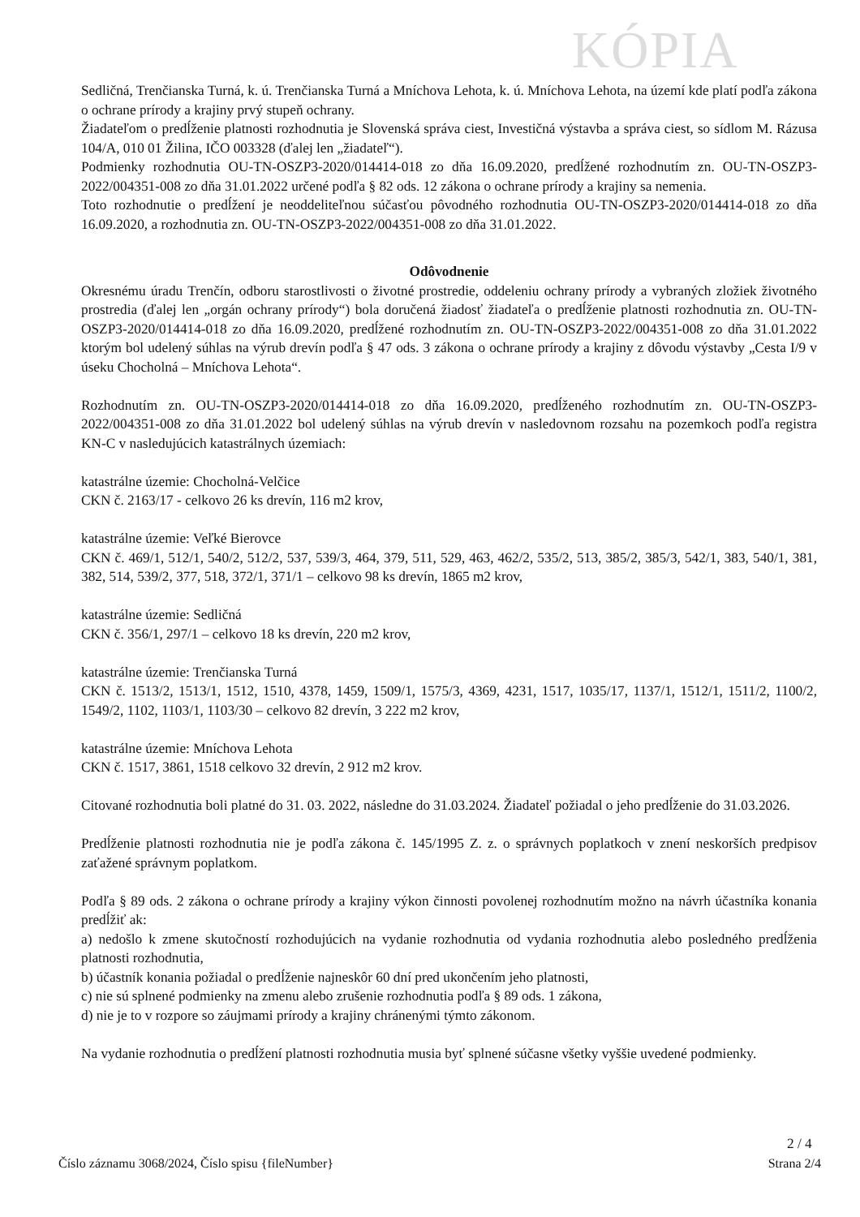KÓPIA
Sedličná, Trenčianska Turná, k. ú. Trenčianska Turná a Mníchova Lehota, k. ú. Mníchova Lehota, na území kde platí podľa zákona o ochrane prírody a krajiny prvý stupeň ochrany.
Žiadateľom o predĺženie platnosti rozhodnutia je Slovenská správa ciest, Investičná výstavba a správa ciest, so sídlom M. Rázusa 104/A, 010 01 Žilina, IČO 003328 (ďalej len „žiadateľ“).
Podmienky rozhodnutia OU-TN-OSZP3-2020/014414-018 zo dňa 16.09.2020, predĺžené rozhodnutím zn. OU-TN-OSZP3-2022/004351-008 zo dňa 31.01.2022 určené podľa § 82 ods. 12 zákona o ochrane prírody a krajiny sa nemenia.
Toto rozhodnutie o predĺžení je neoddeliteľnou súčasťou pôvodného rozhodnutia OU-TN-OSZP3-2020/014414-018 zo dňa 16.09.2020, a rozhodnutia zn. OU-TN-OSZP3-2022/004351-008 zo dňa 31.01.2022.
Odôvodnenie
Okresnému úradu Trenčín, odboru starostlivosti o životné prostredie, oddeleniu ochrany prírody a vybraných zložiek životného prostredia (ďalej len „orgán ochrany prírody“) bola doručená žiadosť žiadateľa o predĺženie platnosti rozhodnutia zn. OU-TN-OSZP3-2020/014414-018 zo dňa 16.09.2020, predĺžené rozhodnutím zn. OU-TN-OSZP3-2022/004351-008 zo dňa 31.01.2022 ktorým bol udelený súhlas na výrub drevín podľa § 47 ods. 3 zákona o ochrane prírody a krajiny z dôvodu výstavby „Cesta I/9 v úseku Chocholná – Mníchova Lehota“.
Rozhodnutím zn. OU-TN-OSZP3-2020/014414-018 zo dňa 16.09.2020, predĺženého rozhodnutím zn. OU-TN-OSZP3-2022/004351-008 zo dňa 31.01.2022 bol udelený súhlas na výrub drevín v nasledovnom rozsahu na pozemkoch podľa registra KN-C v nasledujúcich katastrálnych územiach:
katastrálne územie: Chocholná-Velčice
CKN č. 2163/17 - celkovo 26 ks drevín, 116 m2 krov,
katastrálne územie: Veľké Bierovce
CKN č. 469/1, 512/1, 540/2, 512/2, 537, 539/3, 464, 379, 511, 529, 463, 462/2, 535/2, 513, 385/2, 385/3, 542/1, 383, 540/1, 381, 382, 514, 539/2, 377, 518, 372/1, 371/1 – celkovo 98 ks drevín, 1865 m2 krov,
katastrálne územie: Sedličná
CKN č. 356/1, 297/1 – celkovo 18 ks drevín, 220 m2 krov,
katastrálne územie: Trenčianska Turná
CKN č. 1513/2, 1513/1, 1512, 1510, 4378, 1459, 1509/1, 1575/3, 4369, 4231, 1517, 1035/17, 1137/1, 1512/1, 1511/2, 1100/2, 1549/2, 1102, 1103/1, 1103/30 – celkovo 82 drevín, 3 222 m2 krov,
katastrálne územie: Mníchova Lehota
CKN č. 1517, 3861, 1518 celkovo 32 drevín, 2 912 m2 krov.
Citované rozhodnutia boli platné do 31. 03. 2022, následne do 31.03.2024. Žiadateľ požiadal o jeho predĺženie do 31.03.2026.
Predĺženie platnosti rozhodnutia nie je podľa zákona č. 145/1995 Z. z. o správnych poplatkoch v znení neskorších predpisov zaťažené správnym poplatkom.
Podľa § 89 ods. 2 zákona o ochrane prírody a krajiny výkon činnosti povolenej rozhodnutím možno na návrh účastníka konania predĺžiť ak:
a) nedošlo k zmene skutočností rozhodujúcich na vydanie rozhodnutia od vydania rozhodnutia alebo posledného predĺženia platnosti rozhodnutia,
b) účastník konania požiadal o predĺženie najneskôr 60 dní pred ukončením jeho platnosti,
c) nie sú splnené podmienky na zmenu alebo zrušenie rozhodnutia podľa § 89 ods. 1 zákona,
d) nie je to v rozpore so záujmami prírody a krajiny chránenými týmto zákonom.
Na vydanie rozhodnutia o predĺžení platnosti rozhodnutia musia byť splnené súčasne všetky vyššie uvedené podmienky.
2 / 4
Číslo záznamu 3068/2024, Číslo spisu {fileNumber} Strana 2/4